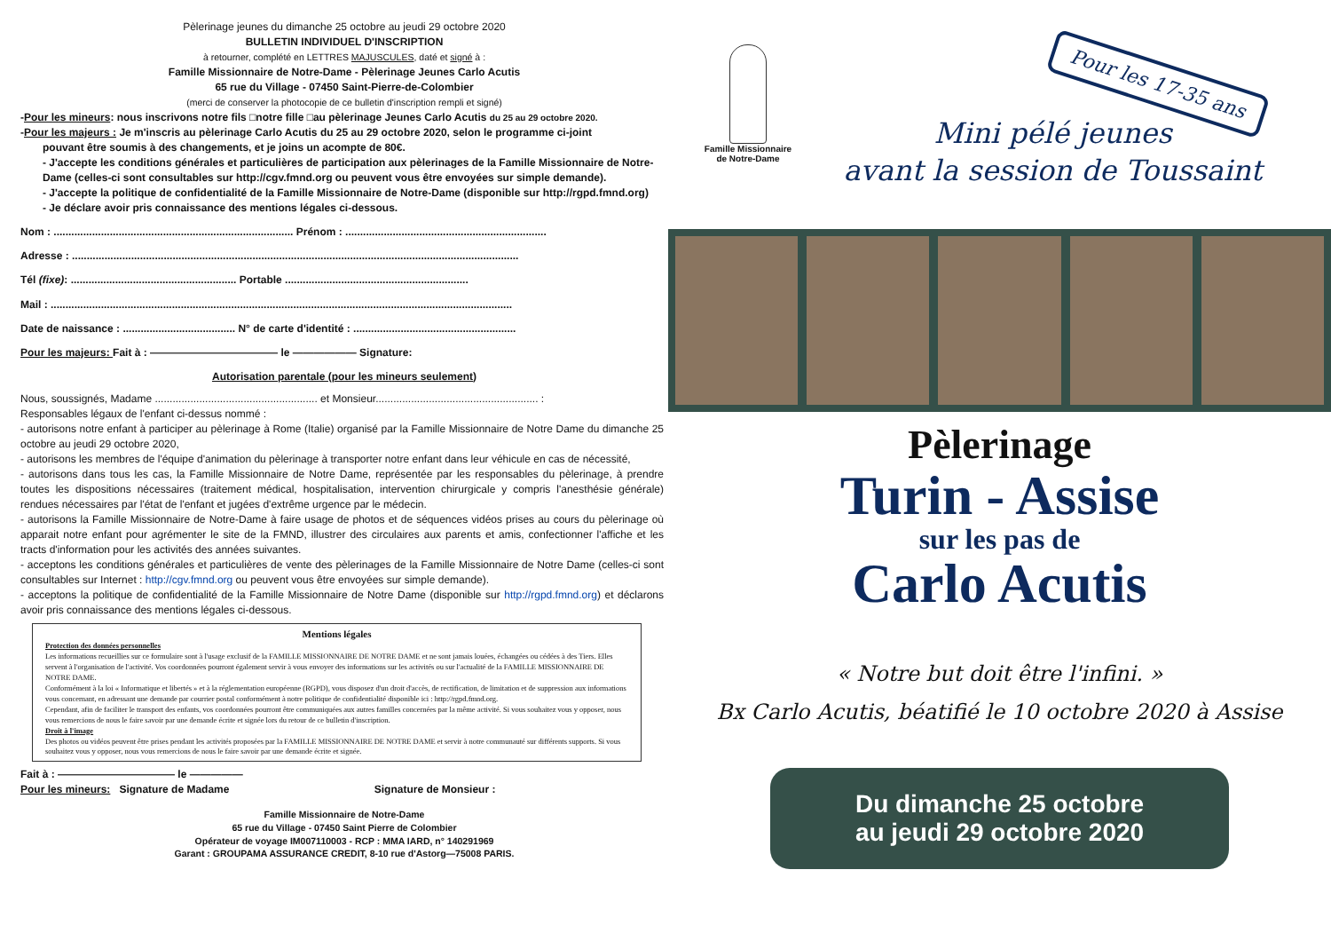Pèlerinage jeunes du dimanche 25 octobre au jeudi 29 octobre 2020
BULLETIN INDIVIDUEL D'INSCRIPTION
à retourner, complété en LETTRES MAJUSCULES, daté et signé à :
Famille Missionnaire de Notre-Dame - Pèlerinage Jeunes Carlo Acutis
65 rue du Village - 07450 Saint-Pierre-de-Colombier
(merci de conserver la photocopie de ce bulletin d'inscription rempli et signé)
-Pour les mineurs: nous inscrivons notre fils □notre fille □au pèlerinage Jeunes Carlo Acutis du 25 au 29 octobre 2020.
-Pour les majeurs : Je m'inscris au pèlerinage Carlo Acutis du 25 au 29 octobre 2020, selon le programme ci-joint
pouvant être soumis à des changements, et je joins un acompte de 80€.
- J'accepte les conditions générales et particulières de participation aux pèlerinages de la Famille Missionnaire de Notre-Dame (celles-ci sont consultables sur http://cgv.fmnd.org ou peuvent vous être envoyées sur simple demande).
- J'accepte la politique de confidentialité de la Famille Missionnaire de Notre-Dame (disponible sur http://rgpd.fmnd.org)
- Je déclare avoir pris connaissance des mentions légales ci-dessous.
Nom : ................................................................................. Prénom : ....................................................................
Adresse : .......................................................................................................................................................
Tél (fixe): ........................................................ Portable ..............................................................
Mail : ............................................................................................................................................................
Date de naissance : ...................................... N° de carte d'identité : .......................................................
Pour les majeurs: Fait à : ———————————— le —————— Signature:
Autorisation parentale (pour les mineurs seulement)
Nous, soussignés, Madame ....................................................... et Monsieur....................................................... :
Responsables légaux de l'enfant ci-dessus nommé :
- autorisons notre enfant à participer au pèlerinage à Rome (Italie) organisé par la Famille Missionnaire de Notre Dame du dimanche 25 octobre au jeudi 29 octobre 2020,
- autorisons les membres de l'équipe d'animation du pèlerinage à transporter notre enfant dans leur véhicule en cas de nécessité,
- autorisons dans tous les cas, la Famille Missionnaire de Notre Dame, représentée par les responsables du pèlerinage, à prendre toutes les dispositions nécessaires (traitement médical, hospitalisation, intervention chirurgicale y compris l'anesthésie générale) rendues nécessaires par l'état de l'enfant et jugées d'extrême urgence par le médecin.
- autorisons la Famille Missionnaire de Notre-Dame à faire usage de photos et de séquences vidéos prises au cours du pèlerinage où apparait notre enfant pour agrémenter le site de la FMND, illustrer des circulaires aux parents et amis, confectionner l'affiche et les tracts d'information pour les activités des années suivantes.
- acceptons les conditions générales et particulières de vente des pèlerinages de la Famille Missionnaire de Notre Dame (celles-ci sont consultables sur Internet : http://cgv.fmnd.org ou peuvent vous être envoyées sur simple demande).
- acceptons la politique de confidentialité de la Famille Missionnaire de Notre Dame (disponible sur http://rgpd.fmnd.org) et déclarons avoir pris connaissance des mentions légales ci-dessous.
Mentions légales
Protection des données personnelles
Les informations recueillies sur ce formulaire sont à l'usage exclusif de la FAMILLE MISSIONNAIRE DE NOTRE DAME et ne sont jamais louées, échangées ou cédées à des Tiers. Elles servent à l'organisation de l'activité. Vos coordonnées pourront également servir à vous envoyer des informations sur les activités ou sur l'actualité de la FAMILLE MISSIONNAIRE DE NOTRE DAME.
Conformément à la loi « Informatique et libertés » et à la réglementation européenne (RGPD), vous disposez d'un droit d'accès, de rectification, de limitation et de suppression aux informations vous concernant, en adressant une demande par courrier postal conformément à notre politique de confidentialité disponible ici : http://rgpd.fmnd.org.
Cependant, afin de faciliter le transport des enfants, vos coordonnées pourront être communiquées aux autres familles concernées par la même activité. Si vous souhaitez vous y opposer, nous vous remercions de nous le faire savoir par une demande écrite et signée lors du retour de ce bulletin d'inscription.
Droit à l'image
Des photos ou vidéos peuvent être prises pendant les activités proposées par la FAMILLE MISSIONNAIRE DE NOTRE DAME et servir à notre communauté sur différents supports. Si vous souhaitez vous y opposer, nous vous remercions de nous le faire savoir par une demande écrite et signée.
Fait à : ——————————— le —————
Pour les mineurs: Signature de Madame Signature de Monsieur :
Famille Missionnaire de Notre-Dame
65 rue du Village - 07450 Saint Pierre de Colombier
Opérateur de voyage IM007110003 - RCP : MMA IARD, n° 140291969
Garant : GROUPAMA ASSURANCE CREDIT, 8-10 rue d'Astorg—75008 PARIS.
Famille Missionnaire
de Notre-Dame
Pour les 17-35 ans
Mini pélé jeunes
avant la session de Toussaint
Pèlerinage
Turin - Assise
sur les pas de
Carlo Acutis
« Notre but doit être l'infini. »
Bx Carlo Acutis, béatifié le 10 octobre 2020 à Assise
Du dimanche 25 octobre
au jeudi 29 octobre 2020